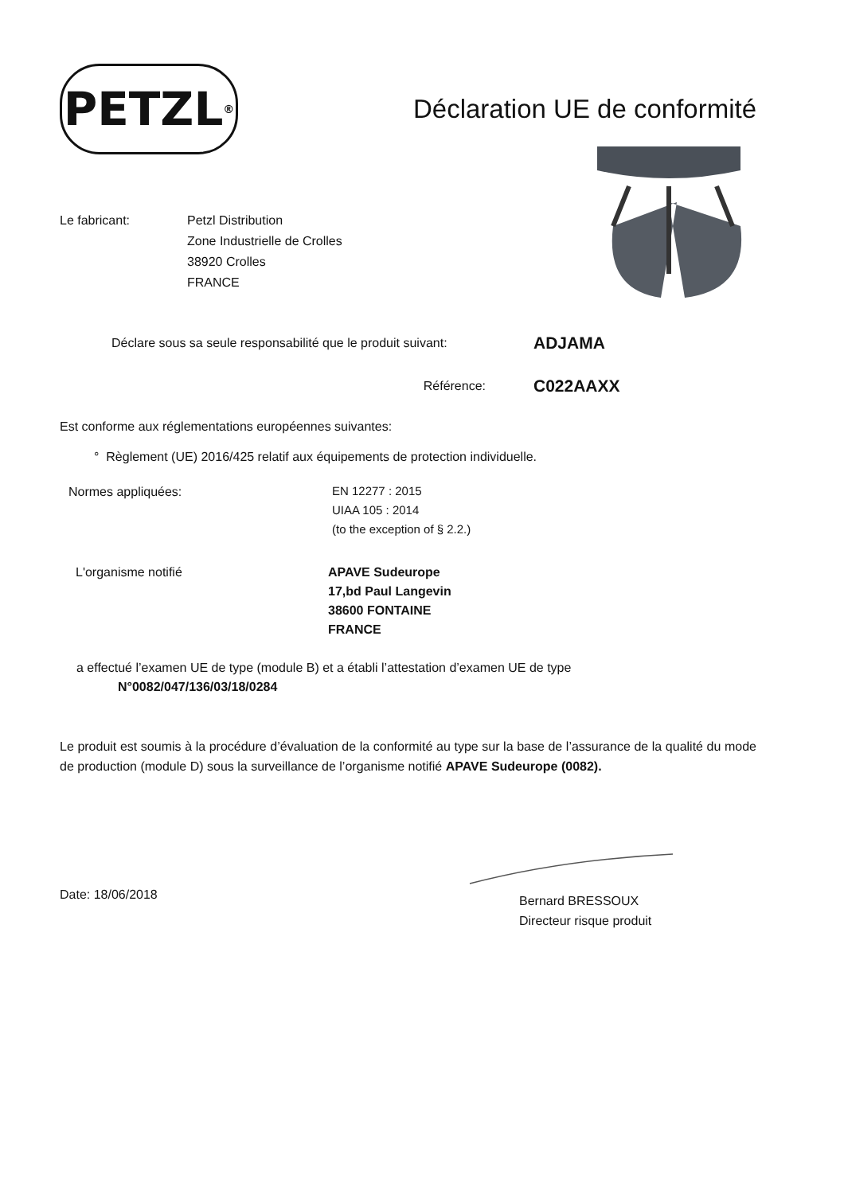PETZL ®
Déclaration UE de conformité
Le fabricant: Petzl Distribution
Zone Industrielle de Crolles
38920 Crolles
FRANCE
Déclare sous sa seule responsabilité que le produit suivant:
ADJAMA
Référence:
C022AAXX
Est conforme aux réglementations européennes suivantes:
° Règlement (UE) 2016/425 relatif aux équipements de protection individuelle.
Normes appliquées:
EN 12277 : 2015
UIAA 105 : 2014
(to the exception of § 2.2.)
L'organisme notifié APAVE Sudeurope
17,bd Paul Langevin
38600 FONTAINE
FRANCE
a effectué l’examen UE de type (module B) et a établi l’attestation d’examen UE de type
N°0082/047/136/03/18/0284
Le produit est soumis à la procédure d’évaluation de la conformité au type sur la base de l’assurance de la qualité du mode de production (module D) sous la surveillance de l’organisme notifié APAVE Sudeurope (0082).
Date: 18/06/2018
Bernard BRESSOUX
Directeur risque produit